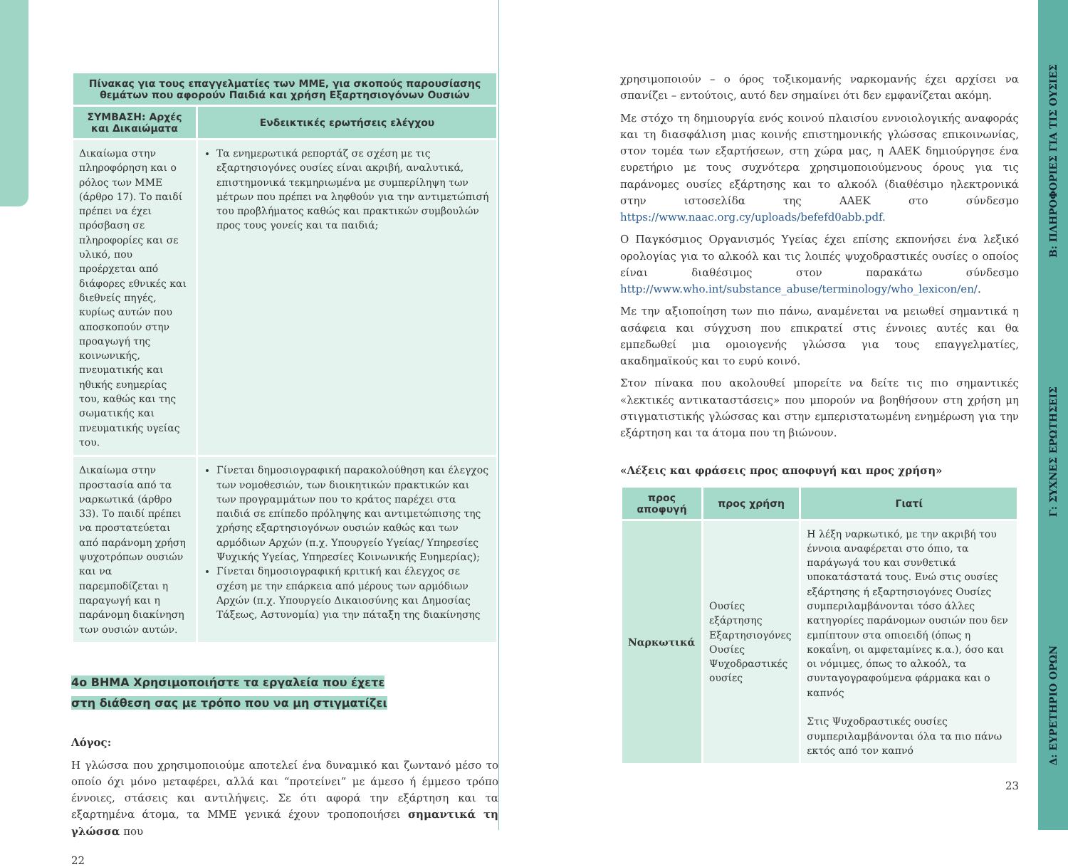| Πίνακας για τους επαγγελματίες των ΜΜΕ, για σκοπούς παρουσίασης θεμάτων που αφορούν Παιδιά και χρήση Εξαρτησιογόνων Ουσιών | |
| --- | --- |
| ΣΥΜΒΑΣΗ: Αρχές και Δικαιώματα | Ενδεικτικές ερωτήσεις ελέγχου |
| Δικαίωμα στην πληροφόρηση και ο ρόλος των ΜΜΕ (άρθρο 17). Το παιδί πρέπει να έχει πρόσβαση σε πληροφορίες και σε υλικό, που προέρχεται από διάφορες εθνικές και διεθνείς πηγές, κυρίως αυτών που αποσκοπούν στην προαγωγή της κοινωνικής, πνευματικής και ηθικής ευημερίας του, καθώς και της σωματικής και πνευματικής υγείας του. | Τα ενημερωτικά ρεπορτάζ σε σχέση με τις εξαρτησιογόνες ουσίες είναι ακριβή, αναλυτικά, επιστημονικά τεκμηριωμένα με συμπερίληψη των μέτρων που πρέπει να ληφθούν για την αντιμετώπισή του προβλήματος καθώς και πρακτικών συμβουλών προς τους γονείς και τα παιδιά; |
| Δικαίωμα στην προστασία από τα ναρκωτικά (άρθρο 33). Το παιδί πρέπει να προστατεύεται από παράνομη χρήση ψυχοτρόπων ουσιών και να παρεμποδίζεται η παραγωγή και η παράνομη διακίνηση των ουσιών αυτών. | Γίνεται δημοσιογραφική παρακολούθηση και έλεγχος των νομοθεσιών, των διοικητικών πρακτικών και των προγραμμάτων που το κράτος παρέχει στα παιδιά σε επίπεδο πρόληψης και αντιμετώπισης της χρήσης εξαρτησιογόνων ουσιών καθώς και των αρμόδιων Αρχών (π.χ. Υπουργείο Υγείας/ Υπηρεσίες Ψυχικής Υγείας, Υπηρεσίες Κοινωνικής Ευημερίας); Γίνεται δημοσιογραφική κριτική και έλεγχος σε σχέση με την επάρκεια από μέρους των αρμόδιων Αρχών (π.χ. Υπουργείο Δικαιοσύνης και Δημοσίας Τάξεως, Αστυνομία) για την πάταξη της διακίνησης |
4ο ΒΗΜΑ Χρησιμοποιήστε τα εργαλεία που έχετε
στη διάθεση σας με τρόπο που να μη στιγματίζει
Λόγος:
Η γλώσσα που χρησιμοποιούμε αποτελεί ένα δυναμικό και ζωντανό μέσο το οποίο όχι μόνο μεταφέρει, αλλά και “προτείνει” με άμεσο ή έμμεσο τρόπο έννοιες, στάσεις και αντιλήψεις. Σε ότι αφορά την εξάρτηση και τα εξαρτημένα άτομα, τα ΜΜΕ γενικά έχουν τροποποιήσει σημαντικά τη γλώσσα που
22
χρησιμοποιούν – ο όρος τοξικομανής ναρκομανής έχει αρχίσει να σπανίζει – εντούτοις, αυτό δεν σημαίνει ότι δεν εμφανίζεται ακόμη.
Με στόχο τη δημιουργία ενός κοινού πλαισίου εννοιολογικής αναφοράς και τη διασφάλιση μιας κοινής επιστημονικής γλώσσας επικοινωνίας, στον τομέα των εξαρτήσεων, στη χώρα μας, η ΑΑΕΚ δημιούργησε ένα ευρετήριο με τους συχνότερα χρησιμοποιούμενους όρους για τις παράνομες ουσίες εξάρτησης και το αλκοόλ (διαθέσιμο ηλεκτρονικά στην ιστοσελίδα της ΑΑΕΚ στο σύνδεσμο https://www.naac.org.cy/uploads/befefd0abb.pdf.
Ο Παγκόσμιος Οργανισμός Υγείας έχει επίσης εκπονήσει ένα λεξικό ορολογίας για το αλκοόλ και τις λοιπές ψυχοδραστικές ουσίες ο οποίος είναι διαθέσιμος στον παρακάτω σύνδεσμο http://www.who.int/substance_abuse/terminology/who_lexicon/en/.
Με την αξιοποίηση των πιο πάνω, αναμένεται να μειωθεί σημαντικά η ασάφεια και σύγχυση που επικρατεί στις έννοιες αυτές και θα εμπεδωθεί μια ομοιογενής γλώσσα για τους επαγγελματίες, ακαδημαϊκούς και το ευρύ κοινό.
Στον πίνακα που ακολουθεί μπορείτε να δείτε τις πιο σημαντικές «λεκτικές αντικαταστάσεις» που μπορούν να βοηθήσουν στη χρήση μη στιγματιστικής γλώσσας και στην εμπεριστατωμένη ενημέρωση για την εξάρτηση και τα άτομα που τη βιώνουν.
«Λέξεις και φράσεις προς αποφυγή και προς χρήση»
| προς αποφυγή | προς χρήση | Γιατί |
| --- | --- | --- |
| Ναρκωτικά | Ουσίες εξάρτησης Εξαρτησιογόνες Ουσίες Ψυχοδραστικές ουσίες | Η λέξη ναρκωτικό, με την ακριβή του έννοια αναφέρεται στο όπιο, τα παράγωγά του και συνθετικά υποκατάστατά τους. Ενώ στις ουσίες εξάρτησης ή εξαρτησιογόνες Ουσίες συμπεριλαμβάνονται τόσο άλλες κατηγορίες παράνομων ουσιών που δεν εμπίπτουν στα οπιοειδή (όπως η κοκαΐνη, οι αμφεταμίνες κ.α.), όσο και οι νόμιμες, όπως το αλκοόλ, τα συνταγογραφούμενα φάρμακα και ο καπνός Στις Ψυχοδραστικές ουσίες συμπεριλαμβάνονται όλα τα πιο πάνω εκτός από τον καπνό |
23
Β: ΠΛΗΡΟΦΟΡΙΕΣ ΓΙΑ ΤΙΣ ΟΥΣΙΕΣ
Γ: ΣΥΧΝΕΣ ΕΡΩΤΗΣΕΙΣ
Δ: ΕΥΡΕΤΗΡΙΟ ΟΡΩΝ